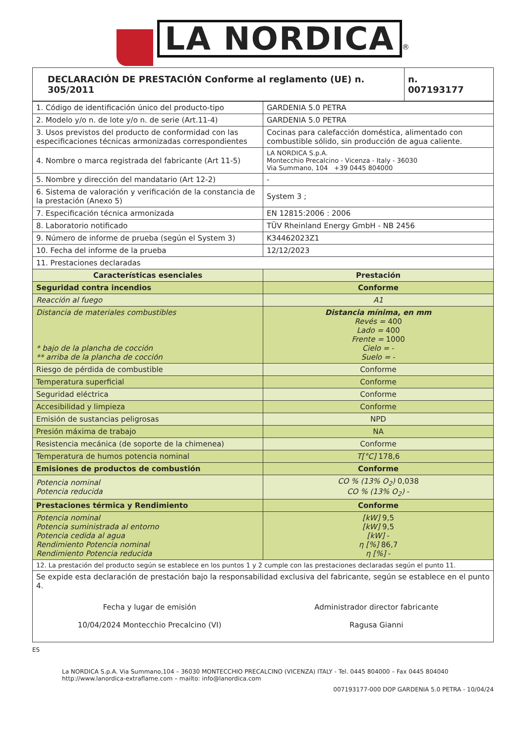LA NORDICA ®
| DECLARACIÓN DE PRESTACIÓN Conforme al reglamento (UE) n. 305/2011 | n. 007193177 |
| --- | --- |
| 1. Código de identificación único del producto-tipo | GARDENIA 5.0 PETRA |
| 2. Modelo y/o n. de lote y/o n. de serie (Art.11-4) | GARDENIA 5.0 PETRA |
| 3. Usos previstos del producto de conformidad con las especificaciones técnicas armonizadas correspondientes | Cocinas para calefacción doméstica, alimentado con combustible sólido, sin producción de agua caliente. |
| 4. Nombre o marca registrada del fabricante (Art 11-5) | LA NORDICA S.p.A. Montecchio Precalcino - Vicenza - Italy - 36030 Via Summano, 104 +39 0445 804000 |
| 5. Nombre y dirección del mandatario (Art 12-2) | - |
| 6. Sistema de valoración y verificación de la constancia de la prestación (Anexo 5) | System 3 ; |
| 7. Especificación técnica armonizada | EN 12815:2006 : 2006 |
| 8. Laboratorio notificado | TÜV Rheinland Energy GmbH - NB 2456 |
| 9. Número de informe de prueba (según el System 3) | K34462023Z1 |
| 10. Fecha del informe de la prueba | 12/12/2023 |
| 11. Prestaciones declaradas | |
| Características esenciales | Prestación |
| Seguridad contra incendios | Conforme |
| Reacción al fuego | A1 |
| Distancia de materiales combustibles * bajo de la plancha de cocción ** arriba de la plancha de cocción | Distancia mínima, en mm Revés = 400 Lado = 400 Frente = 1000 Cielo = - Suelo = - |
| Riesgo de pérdida de combustible | Conforme |
| Temperatura superficial | Conforme |
| Seguridad eléctrica | Conforme |
| Accesibilidad y limpieza | Conforme |
| Emisión de sustancias peligrosas | NPD |
| Presión máxima de trabajo | NA |
| Resistencia mecánica (de soporte de la chimenea) | Conforme |
| Temperatura de humos potencia nominal | T[°C] 178,6 |
| Emisiones de productos de combustión | Conforme |
| Potencia nominal Potencia reducida | CO % (13% O<sub>2</sub>) 0,038 CO % (13% O<sub>2</sub>) - |
| Prestaciones térmica y Rendimiento | Conforme |
| Potencia nominal Potencia suministrada al entorno Potencia cedida al agua Rendimiento Potencia nominal Rendimiento Potencia reducida | [kW] 9,5 [kW] 9,5 [kW] - η [%] 86,7 η [%] - |
| 12. La prestación del producto según se establece en los puntos 1 y 2 cumple con las prestaciones declaradas según el punto 11. | |
| Se expide esta declaración de prestación bajo la responsabilidad exclusiva del fabricante, según se establece en el punto 4. Fecha y lugar de emisión 10/04/2024 Montecchio Precalcino (VI) Administrador director fabricante Ragusa Gianni | |
ES
La NORDICA S.p.A. Via Summano,104 – 36030 MONTECCHIO PRECALCINO (VICENZA) ITALY - Tel. 0445 804000 – Fax 0445 804040
http://www.lanordica-extraflame.com – mailto: info@lanordica.com
007193177-000 DOP GARDENIA 5.0 PETRA - 10/04/24